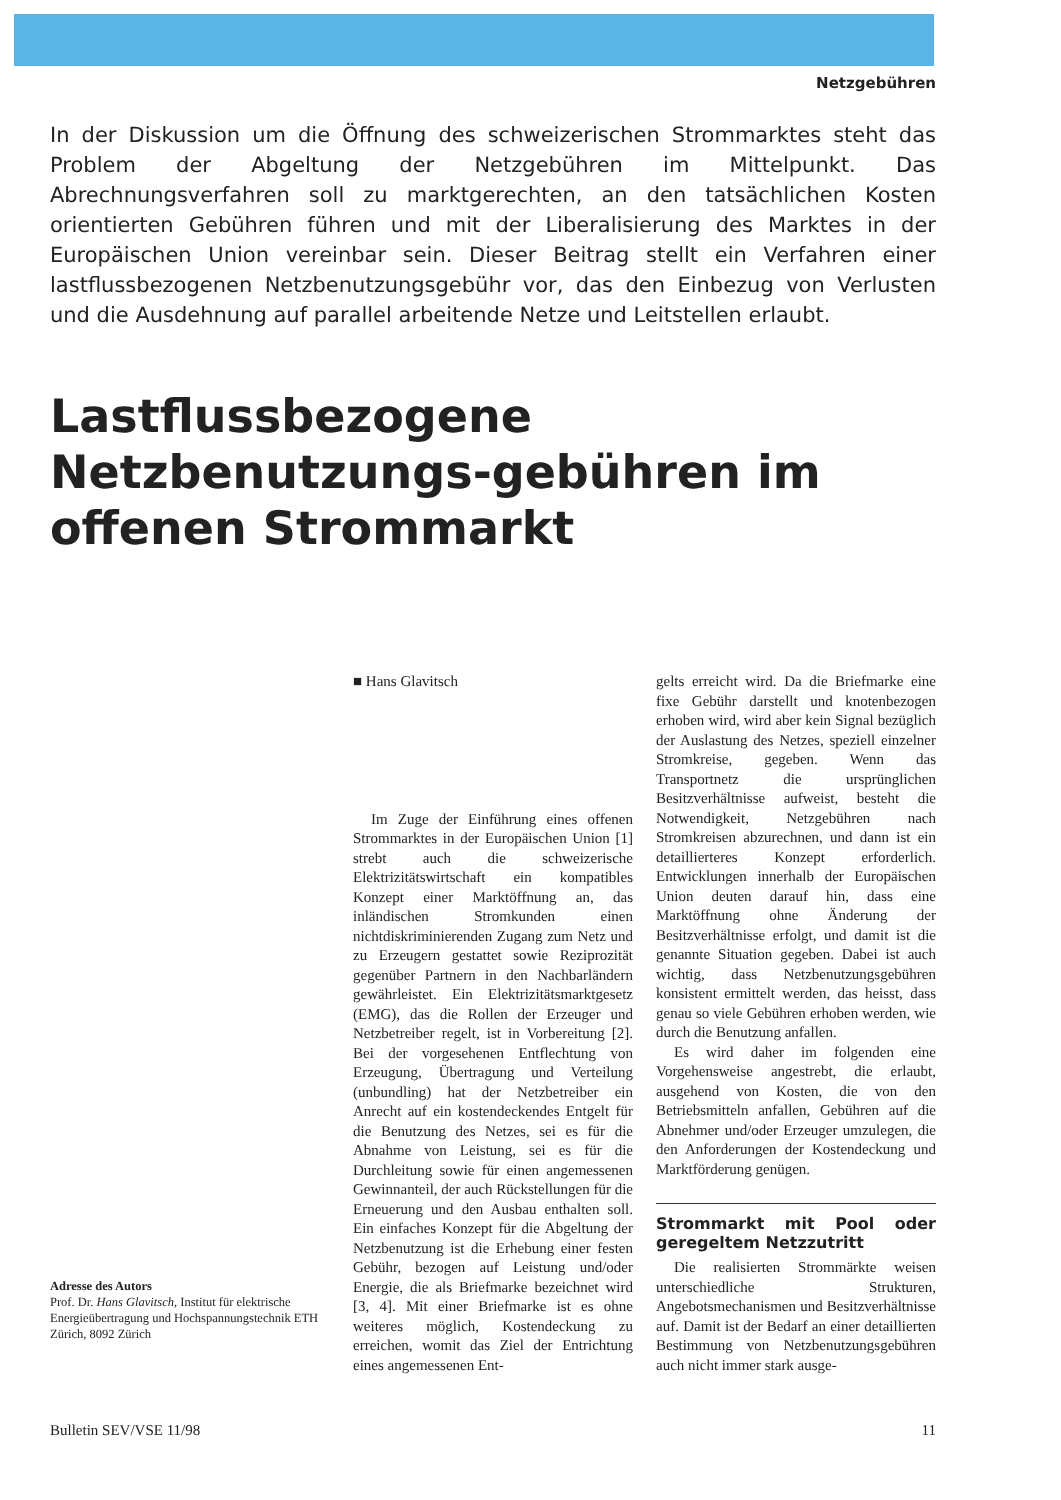Netzgebühren
In der Diskussion um die Öffnung des schweizerischen Strommarktes steht das Problem der Abgeltung der Netzgebühren im Mittelpunkt. Das Abrechnungsverfahren soll zu marktgerechten, an den tatsächlichen Kosten orientierten Gebühren führen und mit der Liberalisierung des Marktes in der Europäischen Union vereinbar sein. Dieser Beitrag stellt ein Verfahren einer lastflussbezogenen Netzbenutzungsgebühr vor, das den Einbezug von Verlusten und die Ausdehnung auf parallel arbeitende Netze und Leitstellen erlaubt.
Lastflussbezogene Netzbenutzungs-gebühren im offenen Strommarkt
Adresse des Autors
Prof. Dr. Hans Glavitsch, Institut für elektrische Energieübertragung und Hochspannungstechnik ETH Zürich, 8092 Zürich
■ Hans Glavitsch
Im Zuge der Einführung eines offenen Strommarktes in der Europäischen Union [1] strebt auch die schweizerische Elektrizitätswirtschaft ein kompatibles Konzept einer Marktöffnung an, das inländischen Stromkunden einen nichtdiskriminierenden Zugang zum Netz und zu Erzeugern gestattet sowie Reziprozität gegenüber Partnern in den Nachbarländern gewährleistet. Ein Elektrizitätsmarktgesetz (EMG), das die Rollen der Erzeuger und Netzbetreiber regelt, ist in Vorbereitung [2]. Bei der vorgesehenen Entflechtung von Erzeugung, Übertragung und Verteilung (unbundling) hat der Netzbetreiber ein Anrecht auf ein kostendeckendes Entgelt für die Benutzung des Netzes, sei es für die Abnahme von Leistung, sei es für die Durchleitung sowie für einen angemessenen Gewinnanteil, der auch Rückstellungen für die Erneuerung und den Ausbau enthalten soll. Ein einfaches Konzept für die Abgeltung der Netzbenutzung ist die Erhebung einer festen Gebühr, bezogen auf Leistung und/oder Energie, die als Briefmarke bezeichnet wird [3, 4]. Mit einer Briefmarke ist es ohne weiteres möglich, Kostendeckung zu erreichen, womit das Ziel der Entrichtung eines angemessenen Ent-
gelts erreicht wird. Da die Briefmarke eine fixe Gebühr darstellt und knotenbezogen erhoben wird, wird aber kein Signal bezüglich der Auslastung des Netzes, speziell einzelner Stromkreise, gegeben. Wenn das Transportnetz die ursprünglichen Besitzverhältnisse aufweist, besteht die Notwendigkeit, Netzgebühren nach Stromkreisen abzurechnen, und dann ist ein detaillierteres Konzept erforderlich. Entwicklungen innerhalb der Europäischen Union deuten darauf hin, dass eine Marktöffnung ohne Änderung der Besitzverhältnisse erfolgt, und damit ist die genannte Situation gegeben. Dabei ist auch wichtig, dass Netzbenutzungsgebühren konsistent ermittelt werden, das heisst, dass genau so viele Gebühren erhoben werden, wie durch die Benutzung anfallen.
Es wird daher im folgenden eine Vorgehensweise angestrebt, die erlaubt, ausgehend von Kosten, die von den Betriebsmitteln anfallen, Gebühren auf die Abnehmer und/oder Erzeuger umzulegen, die den Anforderungen der Kostendeckung und Marktförderung genügen.
Strommarkt mit Pool oder geregeltem Netzzutritt
Die realisierten Strommärkte weisen unterschiedliche Strukturen, Angebotsmechanismen und Besitzverhältnisse auf. Damit ist der Bedarf an einer detaillierten Bestimmung von Netzbenutzungsgebühren auch nicht immer stark ausge-
Bulletin SEV/VSE 11/98 11